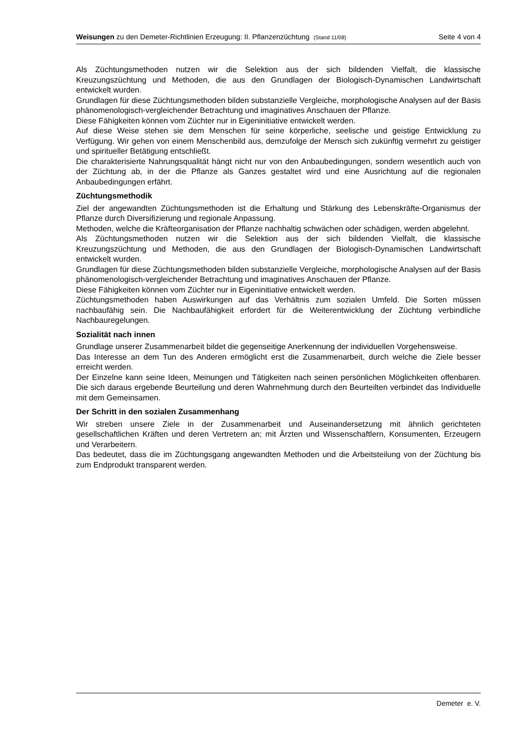Weisungen zu den Demeter-Richtlinien Erzeugung: II. Pflanzenzüchtung (Stand 11/08) Seite 4 von 4
Als Züchtungsmethoden nutzen wir die Selektion aus der sich bildenden Vielfalt, die klassische Kreuzungszüchtung und Methoden, die aus den Grundlagen der Biologisch-Dynamischen Landwirtschaft entwickelt wurden.
Grundlagen für diese Züchtungsmethoden bilden substanzielle Vergleiche, morphologische Analysen auf der Basis phänomenologisch-vergleichender Betrachtung und imaginatives Anschauen der Pflanze.
Diese Fähigkeiten können vom Züchter nur in Eigeninitiative entwickelt werden.
Auf diese Weise stehen sie dem Menschen für seine körperliche, seelische und geistige Entwicklung zu Verfügung. Wir gehen von einem Menschenbild aus, demzufolge der Mensch sich zukünftig vermehrt zu geistiger und spiritueller Betätigung entschließt.
Die charakterisierte Nahrungsqualität hängt nicht nur von den Anbaubedingungen, sondern wesentlich auch von der Züchtung ab, in der die Pflanze als Ganzes gestaltet wird und eine Ausrichtung auf die regionalen Anbaubedingungen erfährt.
Züchtungsmethodik
Ziel der angewandten Züchtungsmethoden ist die Erhaltung und Stärkung des Lebenskräfte-Organismus der Pflanze durch Diversifizierung und regionale Anpassung.
Methoden, welche die Kräfteorganisation der Pflanze nachhaltig schwächen oder schädigen, werden abgelehnt.
Als Züchtungsmethoden nutzen wir die Selektion aus der sich bildenden Vielfalt, die klassische Kreuzungszüchtung und Methoden, die aus den Grundlagen der Biologisch-Dynamischen Landwirtschaft entwickelt wurden.
Grundlagen für diese Züchtungsmethoden bilden substanzielle Vergleiche, morphologische Analysen auf der Basis phänomenologisch-vergleichender Betrachtung und imaginatives Anschauen der Pflanze.
Diese Fähigkeiten können vom Züchter nur in Eigeninitiative entwickelt werden.
Züchtungsmethoden haben Auswirkungen auf das Verhältnis zum sozialen Umfeld. Die Sorten müssen nachbaufähig sein. Die Nachbaufähigkeit erfordert für die Weiterentwicklung der Züchtung verbindliche Nachbauregelungen.
Sozialität nach innen
Grundlage unserer Zusammenarbeit bildet die gegenseitige Anerkennung der individuellen Vorgehensweise.
Das Interesse an dem Tun des Anderen ermöglicht erst die Zusammenarbeit, durch welche die Ziele besser erreicht werden.
Der Einzelne kann seine Ideen, Meinungen und Tätigkeiten nach seinen persönlichen Möglichkeiten offenbaren. Die sich daraus ergebende Beurteilung und deren Wahrnehmung durch den Beurteilten verbindet das Individuelle mit dem Gemeinsamen.
Der Schritt in den sozialen Zusammenhang
Wir streben unsere Ziele in der Zusammenarbeit und Auseinandersetzung mit ähnlich gerichteten gesellschaftlichen Kräften und deren Vertretern an; mit Ärzten und Wissenschaftlern, Konsumenten, Erzeugern und Verarbeitern.
Das bedeutet, dass die im Züchtungsgang angewandten Methoden und die Arbeitsteilung von der Züchtung bis zum Endprodukt transparent werden.
Demeter e. V.